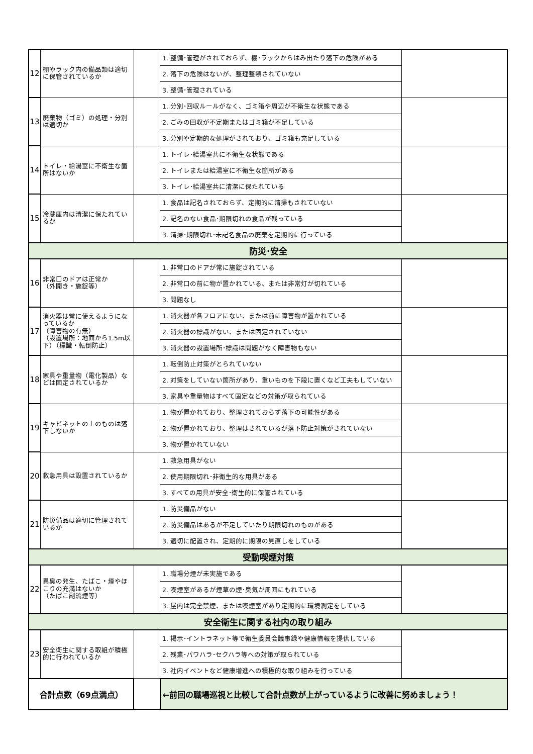| 12 | 棚やラック内の備品類は適切に保管されているか | | 1. 整備･管理がされておらず、棚･ラックからはみ出たり落下の危険がある | |
| | | | 2. 落下の危険はないが、整理整頓されていない | |
| | | | 3. 整備･管理されている | |
| 13 | 廃棄物（ゴミ）の処理・分別は適切か | | 1. 分別･回収ルールがなく、ゴミ箱や周辺が不衛生な状態である | |
| | | | 2. ごみの回収が不定期またはゴミ箱が不足している | |
| | | | 3. 分別や定期的な処理がされており、ゴミ箱も充足している | |
| 14 | トイレ・給湯室に不衛生な箇所はないか | | 1. トイレ･給湯室共に不衛生な状態である | |
| | | | 2. トイレまたは給湯室に不衛生な箇所がある | |
| | | | 3. トイレ･給湯室共に清潔に保たれている | |
| 15 | 冷蔵庫内は清潔に保たれているか | | 1. 食品は記名されておらず、定期的に清掃もされていない | |
| | | | 2. 記名のない食品･期限切れの食品が残っている | |
| | | | 3. 清掃･期限切れ･未記名食品の廃棄を定期的に行っている | |
| 防災･安全 | | | | |
| 16 | 非常口のドアは正常か （外開き・施錠等） | | 1. 非常口のドアが常に施錠されている | |
| | | | 2. 非常口の前に物が置かれている、または非常灯が切れている | |
| | | | 3. 問題なし | |
| 17 | 消火器は常に使えるようになっているか （障害物の有無） （設置場所：地面から1.5m以下）（標識・転倒防止） | | 1. 消火器が各フロアにない、または前に障害物が置かれている | |
| | | | 2. 消火器の標識がない、または固定されていない | |
| | | | 3. 消火器の設置場所･標識は問題がなく障害物もない | |
| 18 | 家具や重量物（電化製品）などは固定されているか | | 1. 転倒防止対策がとられていない | |
| | | | 2. 対策をしていない箇所があり、重いものを下段に置くなど工夫もしていない | |
| | | | 3. 家具や重量物はすべて固定などの対策が取られている | |
| 19 | キャビネットの上のものは落下しないか | | 1. 物が置かれており、整理されておらず落下の可能性がある | |
| | | | 2. 物が置かれており、整理はされているが落下防止対策がされていない | |
| | | | 3. 物が置かれていない | |
| 20 | 救急用具は設置されているか | | 1. 救急用具がない | |
| | | | 2. 使用期限切れ･非衛生的な用具がある | |
| | | | 3. すべての用具が安全･衛生的に保管されている | |
| 21 | 防災備品は適切に管理されているか | | 1. 防災備品がない | |
| | | | 2. 防災備品はあるが不足していたり期限切れのものがある | |
| | | | 3. 適切に配置され、定期的に期限の見直しをしている | |
| 受動喫煙対策 | | | | |
| 22 | 異臭の発生、たばこ・煙やほこりの充満はないか （たばこ副流煙等） | | 1. 職場分煙が未実施である | |
| | | | 2. 喫煙室があるが煙草の煙･臭気が周囲にもれている | |
| | | | 3. 屋内は完全禁煙、または喫煙室があり定期的に環境測定をしている | |
| 安全衛生に関する社内の取り組み | | | | |
| 23 | 安全衛生に関する取組が積極的に行われているか | | 1. 掲示･イントラネット等で衛生委員会議事録や健康情報を提供している | |
| | | | 2. 残業･パワハラ･セクハラ等への対策が取られている | |
| | | | 3. 社内イベントなど健康増進への積極的な取り組みを行っている | |
| 合計点数（69点満点） | | | ←前回の職場巡視と比較して合計点数が上がっているように改善に努めましょう！ | |